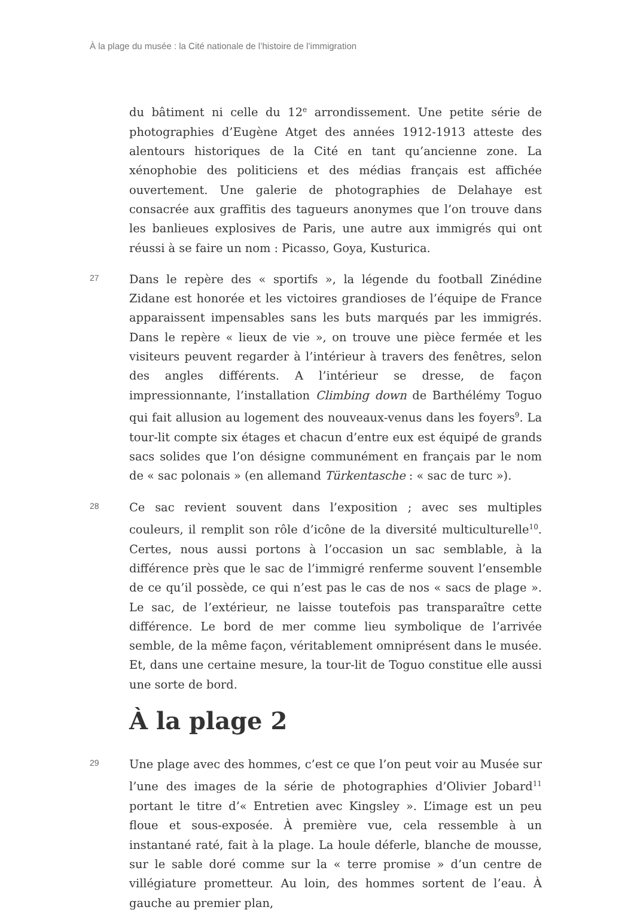À la plage du musée : la Cité nationale de l’histoire de l’immigration
du bâtiment ni celle du 12<sup>e</sup> arrondissement. Une petite série de photographies d’Eugène Atget des années 1912-1913 atteste des alentours historiques de la Cité en tant qu’ancienne zone. La xénophobie des politiciens et des médias français est affichée ouvertement. Une galerie de photographies de Delahaye est consacrée aux graffitis des tagueurs anonymes que l’on trouve dans les banlieues explosives de Paris, une autre aux immigrés qui ont réussi à se faire un nom : Picasso, Goya, Kusturica.
27
Dans le repère des « sportifs », la légende du football Zinédine Zidane est honorée et les victoires grandioses de l’équipe de France apparaissent impensables sans les buts marqués par les immigrés. Dans le repère « lieux de vie », on trouve une pièce fermée et les visiteurs peuvent regarder à l’intérieur à travers des fenêtres, selon des angles différents. A l’intérieur se dresse, de façon impressionnante, l’installation Climbing down de Barthélémy Toguo qui fait allusion au logement des nouveaux-venus dans les foyers<sup>9</sup>. La tour-lit compte six étages et chacun d’entre eux est équipé de grands sacs solides que l’on désigne communément en français par le nom de « sac polonais » (en allemand Türkentasche : « sac de turc »).
28
Ce sac revient souvent dans l’exposition ; avec ses multiples couleurs, il remplit son rôle d’icône de la diversité multiculturelle<sup>10</sup>. Certes, nous aussi portons à l’occasion un sac semblable, à la différence près que le sac de l’immigré renferme souvent l’ensemble de ce qu’il possède, ce qui n’est pas le cas de nos « sacs de plage ». Le sac, de l’extérieur, ne laisse toutefois pas transparaître cette différence. Le bord de mer comme lieu symbolique de l’arrivée semble, de la même façon, véritablement omniprésent dans le musée. Et, dans une certaine mesure, la tour-lit de Toguo constitue elle aussi une sorte de bord.
À la plage 2
29
Une plage avec des hommes, c’est ce que l’on peut voir au Musée sur l’une des images de la série de photographies d’Olivier Jobard<sup>11</sup> portant le titre d’« Entretien avec Kingsley ». L’image est un peu floue et sous-exposée. À première vue, cela ressemble à un instantané raté, fait à la plage. La houle déferle, blanche de mousse, sur le sable doré comme sur la « terre promise » d’un centre de villégiature prometteur. Au loin, des hommes sortent de l’eau. À gauche au premier plan,